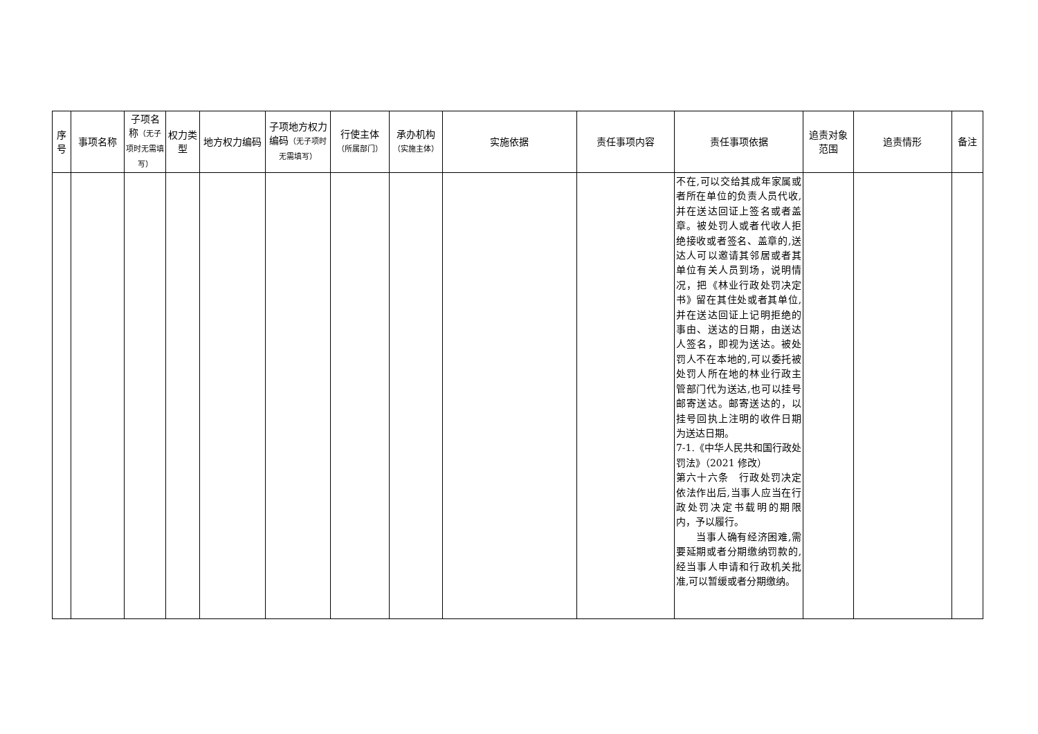| 序号 | 事项名称 | 子项名称 （无子项时无需填写） | 权力类型 | 地方权力编码 | 子项地方权力编码 （无子项时无需填写） | 行使主体 （所属部门） | 承办机构 （实施主体） | 实施依据 | 责任事项内容 | 责任事项依据 | 追责对象范围 | 追责情形 | 备注 |
| --- | --- | --- | --- | --- | --- | --- | --- | --- | --- | --- | --- | --- | --- |
| | | | | | | | | | | 不在,可以交给其成年家属或者所在单位的负责人员代收,并在送达回证上签名或者盖章。被处罚人或者代收人拒绝接收或者签名、盖章的,送达人可以邀请其邻居或者其单位有关人员到场，说明情况，把《林业行政处罚决定书》留在其住处或者其单位,并在送达回证上记明拒绝的事由、送达的日期，由送达人签名，即视为送达。被处罚人不在本地的,可以委托被处罚人所在地的林业行政主管部门代为送达,也可以挂号邮寄送达。邮寄送达的，以挂号回执上注明的收件日期为送达日期。 7-1.《中华人民共和国行政处罚法》（2021 修改） 第六十六条 行政处罚决定依法作出后,当事人应当在行政处罚决定书载明的期限内，予以履行。 当事人确有经济困难,需要延期或者分期缴纳罚款的,经当事人申请和行政机关批准,可以暂缓或者分期缴纳。 | | | |